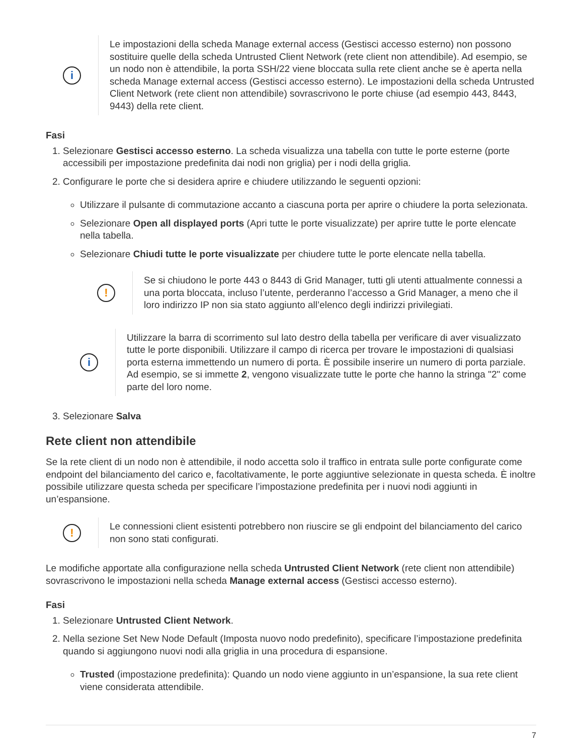i
Le impostazioni della scheda Manage external access (Gestisci accesso esterno) non possono sostituire quelle della scheda Untrusted Client Network (rete client non attendibile). Ad esempio, se un nodo non è attendibile, la porta SSH/22 viene bloccata sulla rete client anche se è aperta nella scheda Manage external access (Gestisci accesso esterno). Le impostazioni della scheda Untrusted Client Network (rete client non attendibile) sovrascrivono le porte chiuse (ad esempio 443, 8443, 9443) della rete client.
Fasi
1. Selezionare Gestisci accesso esterno. La scheda visualizza una tabella con tutte le porte esterne (porte accessibili per impostazione predefinita dai nodi non griglia) per i nodi della griglia.
2. Configurare le porte che si desidera aprire e chiudere utilizzando le seguenti opzioni:
Utilizzare il pulsante di commutazione accanto a ciascuna porta per aprire o chiudere la porta selezionata.
Selezionare Open all displayed ports (Apri tutte le porte visualizzate) per aprire tutte le porte elencate nella tabella.
Selezionare Chiudi tutte le porte visualizzate per chiudere tutte le porte elencate nella tabella.
!
Se si chiudono le porte 443 o 8443 di Grid Manager, tutti gli utenti attualmente connessi a una porta bloccata, incluso l’utente, perderanno l’accesso a Grid Manager, a meno che il loro indirizzo IP non sia stato aggiunto all’elenco degli indirizzi privilegiati.
i
Utilizzare la barra di scorrimento sul lato destro della tabella per verificare di aver visualizzato tutte le porte disponibili. Utilizzare il campo di ricerca per trovare le impostazioni di qualsiasi porta esterna immettendo un numero di porta. È possibile inserire un numero di porta parziale. Ad esempio, se si immette 2, vengono visualizzate tutte le porte che hanno la stringa "2" come parte del loro nome.
3. Selezionare Salva
Rete client non attendibile
Se la rete client di un nodo non è attendibile, il nodo accetta solo il traffico in entrata sulle porte configurate come endpoint del bilanciamento del carico e, facoltativamente, le porte aggiuntive selezionate in questa scheda. È inoltre possibile utilizzare questa scheda per specificare l’impostazione predefinita per i nuovi nodi aggiunti in un’espansione.
!
Le connessioni client esistenti potrebbero non riuscire se gli endpoint del bilanciamento del carico non sono stati configurati.
Le modifiche apportate alla configurazione nella scheda Untrusted Client Network (rete client non attendibile) sovrascrivono le impostazioni nella scheda Manage external access (Gestisci accesso esterno).
Fasi
1. Selezionare Untrusted Client Network.
2. Nella sezione Set New Node Default (Imposta nuovo nodo predefinito), specificare l’impostazione predefinita quando si aggiungono nuovi nodi alla griglia in una procedura di espansione.
Trusted (impostazione predefinita): Quando un nodo viene aggiunto in un’espansione, la sua rete client viene considerata attendibile.
7